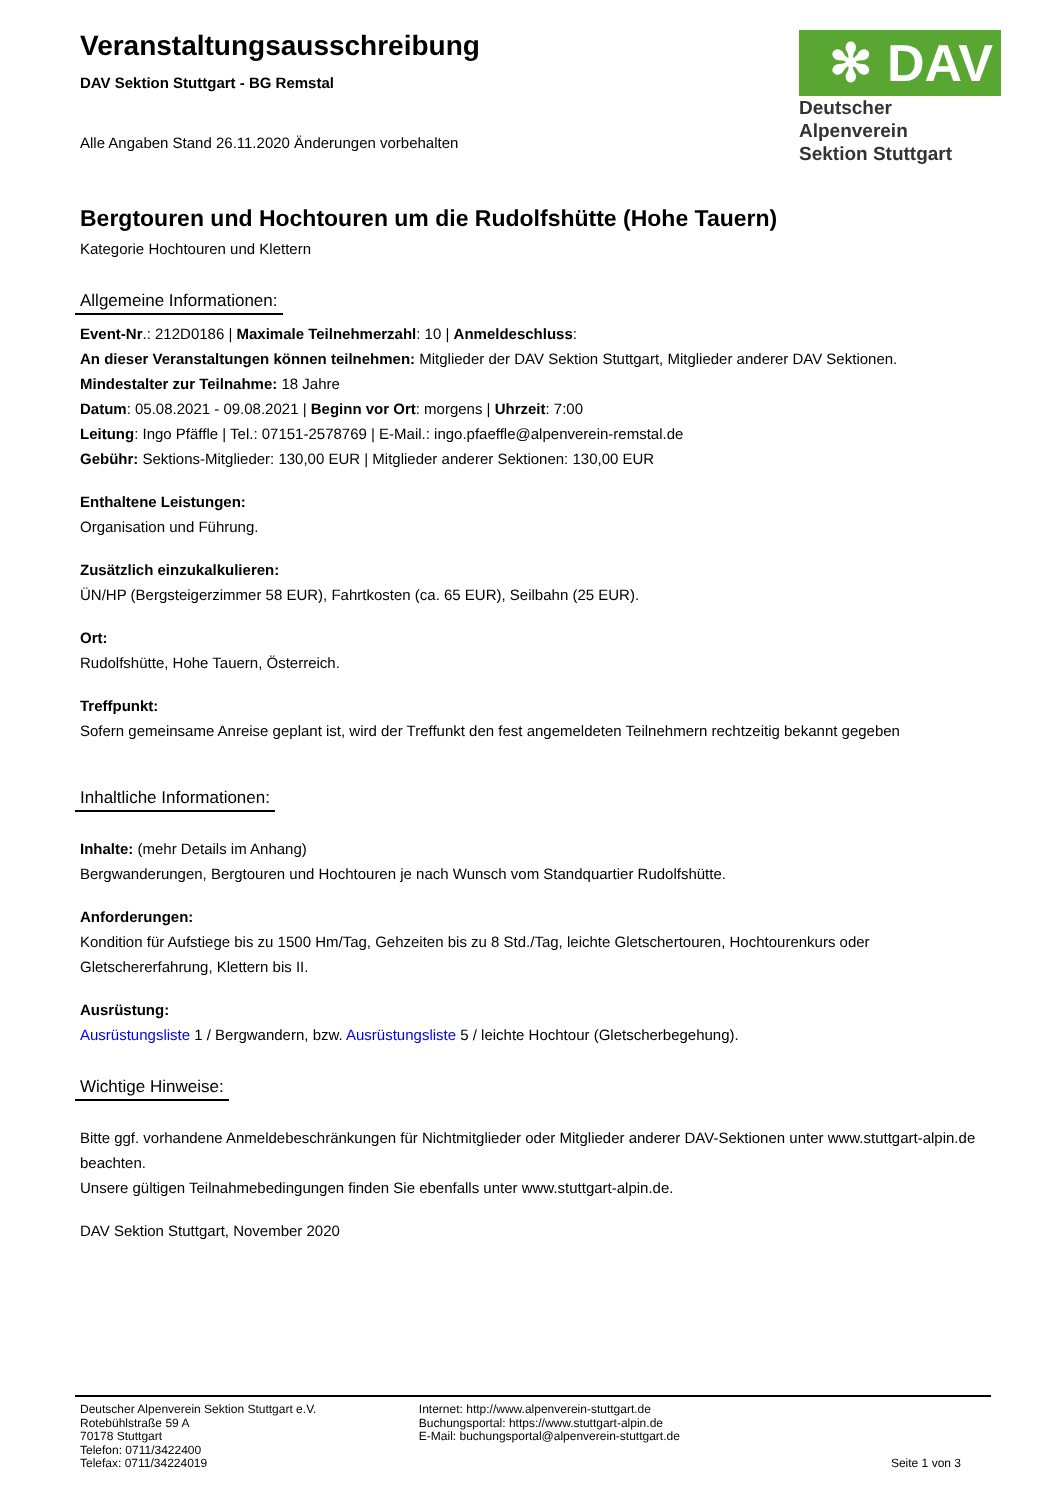Veranstaltungsausschreibung
DAV Sektion Stuttgart - BG Remstal
Alle Angaben Stand 26.11.2020 Änderungen vorbehalten
✻ DAV
Deutscher Alpenverein
Sektion Stuttgart
Bergtouren und Hochtouren um die Rudolfshütte (Hohe Tauern)
Kategorie Hochtouren und Klettern
Allgemeine Informationen:
Event-Nr.: 212D0186 | Maximale Teilnehmerzahl: 10 | Anmeldeschluss:
An dieser Veranstaltungen können teilnehmen: Mitglieder der DAV Sektion Stuttgart, Mitglieder anderer DAV Sektionen.
Mindestalter zur Teilnahme: 18 Jahre
Datum: 05.08.2021 - 09.08.2021 | Beginn vor Ort: morgens | Uhrzeit: 7:00
Leitung: Ingo Pfäffle | Tel.: 07151-2578769 | E-Mail.: ingo.pfaeffle@alpenverein-remstal.de
Gebühr: Sektions-Mitglieder: 130,00 EUR | Mitglieder anderer Sektionen: 130,00 EUR
Enthaltene Leistungen:
Organisation und Führung.
Zusätzlich einzukalkulieren:
ÜN/HP (Bergsteigerzimmer 58 EUR), Fahrtkosten (ca. 65 EUR), Seilbahn (25 EUR).
Ort:
Rudolfshütte, Hohe Tauern, Österreich.
Treffpunkt:
Sofern gemeinsame Anreise geplant ist, wird der Treffunkt den fest angemeldeten Teilnehmern rechtzeitig bekannt gegeben
Inhaltliche Informationen:
Inhalte: (mehr Details im Anhang)
Bergwanderungen, Bergtouren und Hochtouren je nach Wunsch vom Standquartier Rudolfshütte.
Anforderungen:
Kondition für Aufstiege bis zu 1500 Hm/Tag, Gehzeiten bis zu 8 Std./Tag, leichte Gletschertouren, Hochtourenkurs oder Gletschererfahrung, Klettern bis II.
Ausrüstung:
Ausrüstungsliste 1 / Bergwandern, bzw. Ausrüstungsliste 5 / leichte Hochtour (Gletscherbegehung).
Wichtige Hinweise:
Bitte ggf. vorhandene Anmeldebeschränkungen für Nichtmitglieder oder Mitglieder anderer DAV-Sektionen unter www.stuttgart-alpin.de beachten.
Unsere gültigen Teilnahmebedingungen finden Sie ebenfalls unter www.stuttgart-alpin.de.
DAV Sektion Stuttgart, November 2020
Deutscher Alpenverein Sektion Stuttgart e.V.
Rotebühlstraße 59 A
70178 Stuttgart
Telefon: 0711/3422400
Telefax: 0711/34224019
Internet: http://www.alpenverein-stuttgart.de
Buchungsportal: https://www.stuttgart-alpin.de
E-Mail: buchungsportal@alpenverein-stuttgart.de
Seite 1 von 3